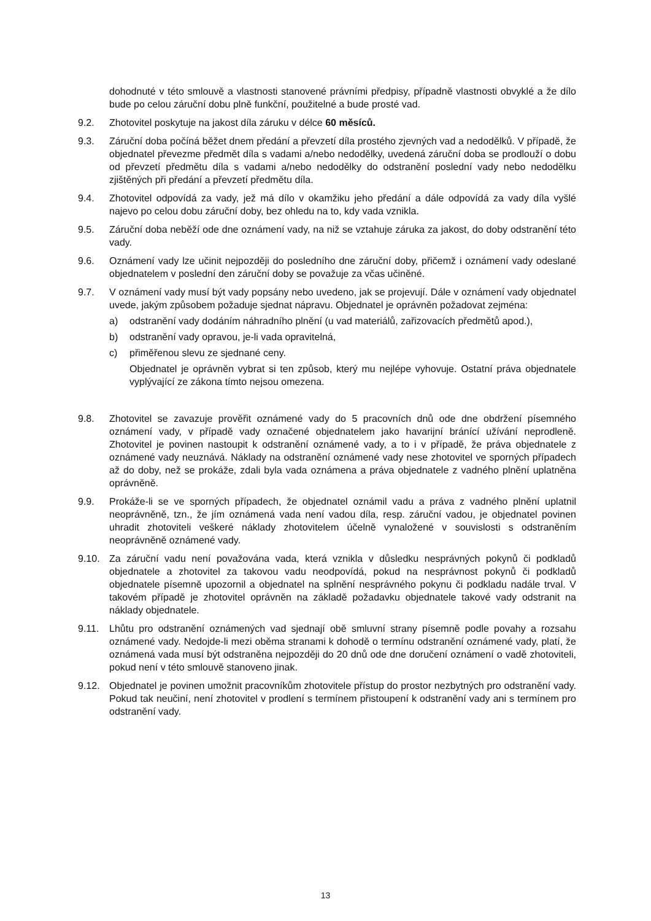dohodnuté v této smlouvě a vlastnosti stanovené právními předpisy, případně vlastnosti obvyklé a že dílo bude po celou záruční dobu plně funkční, použitelné a bude prosté vad.
9.2. Zhotovitel poskytuje na jakost díla záruku v délce 60 měsíců.
9.3. Záruční doba počíná běžet dnem předání a převzetí díla prostého zjevných vad a nedodělků. V případě, že objednatel převezme předmět díla s vadami a/nebo nedodělky, uvedená záruční doba se prodlouží o dobu od převzetí předmětu díla s vadami a/nebo nedodělky do odstranění poslední vady nebo nedodělku zjištěných při předání a převzetí předmětu díla.
9.4. Zhotovitel odpovídá za vady, jež má dílo v okamžiku jeho předání a dále odpovídá za vady díla vyšlé najevo po celou dobu záruční doby, bez ohledu na to, kdy vada vznikla.
9.5. Záruční doba neběží ode dne oznámení vady, na niž se vztahuje záruka za jakost, do doby odstranění této vady.
9.6. Oznámení vady lze učinit nejpozději do posledního dne záruční doby, přičemž i oznámení vady odeslané objednatelem v poslední den záruční doby se považuje za včas učiněné.
9.7. V oznámení vady musí být vady popsány nebo uvedeno, jak se projevují. Dále v oznámení vady objednatel uvede, jakým způsobem požaduje sjednat nápravu. Objednatel je oprávněn požadovat zejména:
a) odstranění vady dodáním náhradního plnění (u vad materiálů, zařizovacích předmětů apod.),
b) odstranění vady opravou, je-li vada opravitelná,
c) přiměřenou slevu ze sjednané ceny.
Objednatel je oprávněn vybrat si ten způsob, který mu nejlépe vyhovuje. Ostatní práva objednatele vyplývající ze zákona tímto nejsou omezena.
9.8. Zhotovitel se zavazuje prověřit oznámené vady do 5 pracovních dnů ode dne obdržení písemného oznámení vady, v případě vady označené objednatelem jako havarijní bránící užívání neprodleně. Zhotovitel je povinen nastoupit k odstranění oznámené vady, a to i v případě, že práva objednatele z oznámené vady neuznává. Náklady na odstranění oznámené vady nese zhotovitel ve sporných případech až do doby, než se prokáže, zdali byla vada oznámena a práva objednatele z vadného plnění uplatněna oprávněně.
9.9. Prokáže-li se ve sporných případech, že objednatel oznámil vadu a práva z vadného plnění uplatnil neoprávněně, tzn., že jím oznámená vada není vadou díla, resp. záruční vadou, je objednatel povinen uhradit zhotoviteli veškeré náklady zhotovitelem účelně vynaložené v souvislosti s odstraněním neoprávněně oznámené vady.
9.10. Za záruční vadu není považována vada, která vznikla v důsledku nesprávných pokynů či podkladů objednatele a zhotovitel za takovou vadu neodpovídá, pokud na nesprávnost pokynů či podkladů objednatele písemně upozornil a objednatel na splnění nesprávného pokynu či podkladu nadále trval. V takovém případě je zhotovitel oprávněn na základě požadavku objednatele takové vady odstranit na náklady objednatele.
9.11. Lhůtu pro odstranění oznámených vad sjednají obě smluvní strany písemně podle povahy a rozsahu oznámené vady. Nedojde-li mezi oběma stranami k dohodě o termínu odstranění oznámené vady, platí, že oznámená vada musí být odstraněna nejpozději do 20 dnů ode dne doručení oznámení o vadě zhotoviteli, pokud není v této smlouvě stanoveno jinak.
9.12. Objednatel je povinen umožnit pracovníkům zhotovitele přístup do prostor nezbytných pro odstranění vady. Pokud tak neučiní, není zhotovitel v prodlení s termínem přistoupení k odstranění vady ani s termínem pro odstranění vady.
13